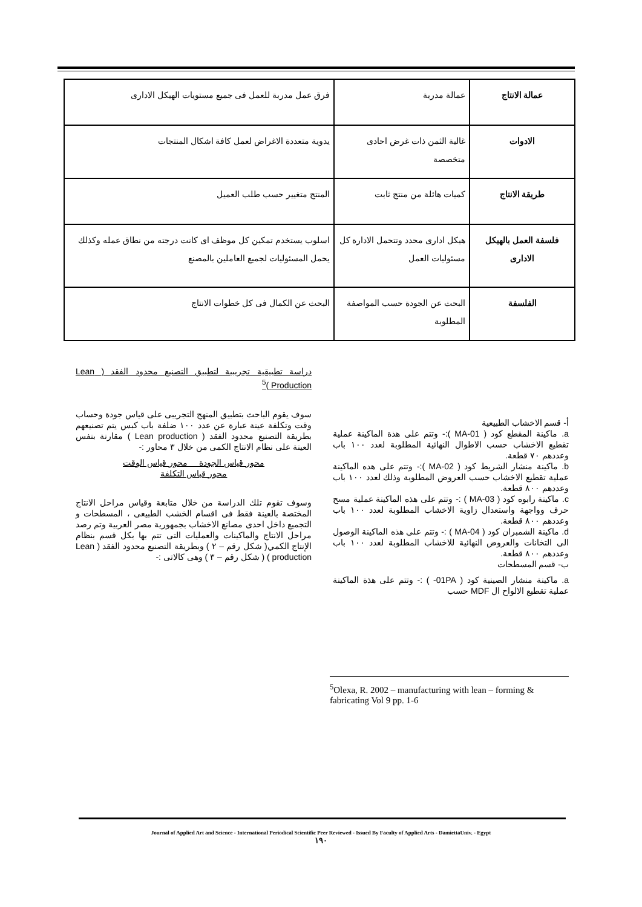| عمالة الانتاج | عمالة مدربة | فرق عمل مدربة للعمل فى جميع مستويات الهيكل الادارى |
| الادوات | غالية الثمن ذات غرض احادى متخصصة | يدوية متعددة الاغراض لعمل كافة اشكال المنتجات |
| طريقة الانتاج | كميات هائلة من منتج ثابت | المنتج متغيير حسب طلب العميل |
| فلسفة العمل بالهيكل الادارى | هيكل ادارى محدد وتتحمل الادارة كل مسئوليات العمل | اسلوب يستخدم تمكين كل موظف اى كانت درجته من نطاق عمله وكذلك يحمل المسئوليات لجميع العاملين بالمصنع |
| الفلسفة | البحث عن الجودة حسب المواصفة المطلوبة | البحث عن الكمال فى كل خطوات الانتاج |
دراسة تطبيقية تجريبية لتطبيق التصنيع محدود الفقد ( Lean Production )<sup>5</sup>
سوف يقوم الباحث بتطبيق المنهج التجريبى على قياس جودة وحساب وقت وتكلفة عينة عبارة عن عدد ١٠٠ ضلفة باب كبس يتم تصنيعهم بطريقة التصنيع محدود الفقد ( Lean production ) مقارنة بنفس العينة على نظام الانتاج الكمى من خلال ٣ محاور :-
محور قياس الجودة محور قياس الوقت
محور قياس التكلفة
وسوف تقوم تلك الدراسة من خلال متابعة وقياس مراحل الانتاج المختصة بالعينة فقط فى اقسام الخشب الطبيعى ، المسطحات و التجميع داخل احدى مصانع الاخشاب بجمهورية مصر العربية وتم رصد مراحل الانتاج والماكينات والعمليات التى تتم بها بكل قسم بنظام الإنتاج الكمي( شكل رقم – ٢ ) وبطريقة التصنيع محدود الفقد ( Lean production ) ( شكل رقم – ٣ ) وهى كالاتى :-
أ- قسم الاخشاب الطبيعية
a. ماكينة المقطع كود ( MA-01 ):- وتتم على هذة الماكينة عملية تقطيع الاخشاب حسب الاطوال النهائية المطلوبة لعدد ١٠٠ باب وعددهم ٧٠ قطعة.
b. ماكينة منشار الشريط كود ( MA-02 ):- وتتم على هده الماكينة عملية تقطيع الاخشاب حسب العروض المطلوبة وذلك لعدد ١٠٠ باب وعددهم ٨٠٠ قطعة.
c. ماكينة رابوه كود ( MA-03 ) :- وتتم على هذه الماكينة عملية مسح حرف وواجهة واستعدال زاوية الاخشاب المطلوبة لعدد ١٠٠ باب وعددهم ٨٠٠ قطعة.
d. ماكينة الشمبران كود ( MA-04 ) :- وتتم على هذه الماكينة الوصول الى التخانات والعروض النهائية للاخشاب المطلوبة لعدد ١٠٠ باب وعددهم ٨٠٠ قطعة.
ب- قسم المسطحات
a. ماكينة منشار الصينية كود ( 01PA- ) :- وتتم على هذة الماكينة عملية تقطيع الالواح ال MDF حسب
<sup>5</sup> Olexa, R. 2002 – manufacturing with lean – forming & fabricating Vol 9 pp. 1-6
Journal of Applied Art and Science - International Periodical Scientific Peer Reviewed - Issued By Faculty of Applied Arts - DamiettaUniv. - Egypt
١٩٠